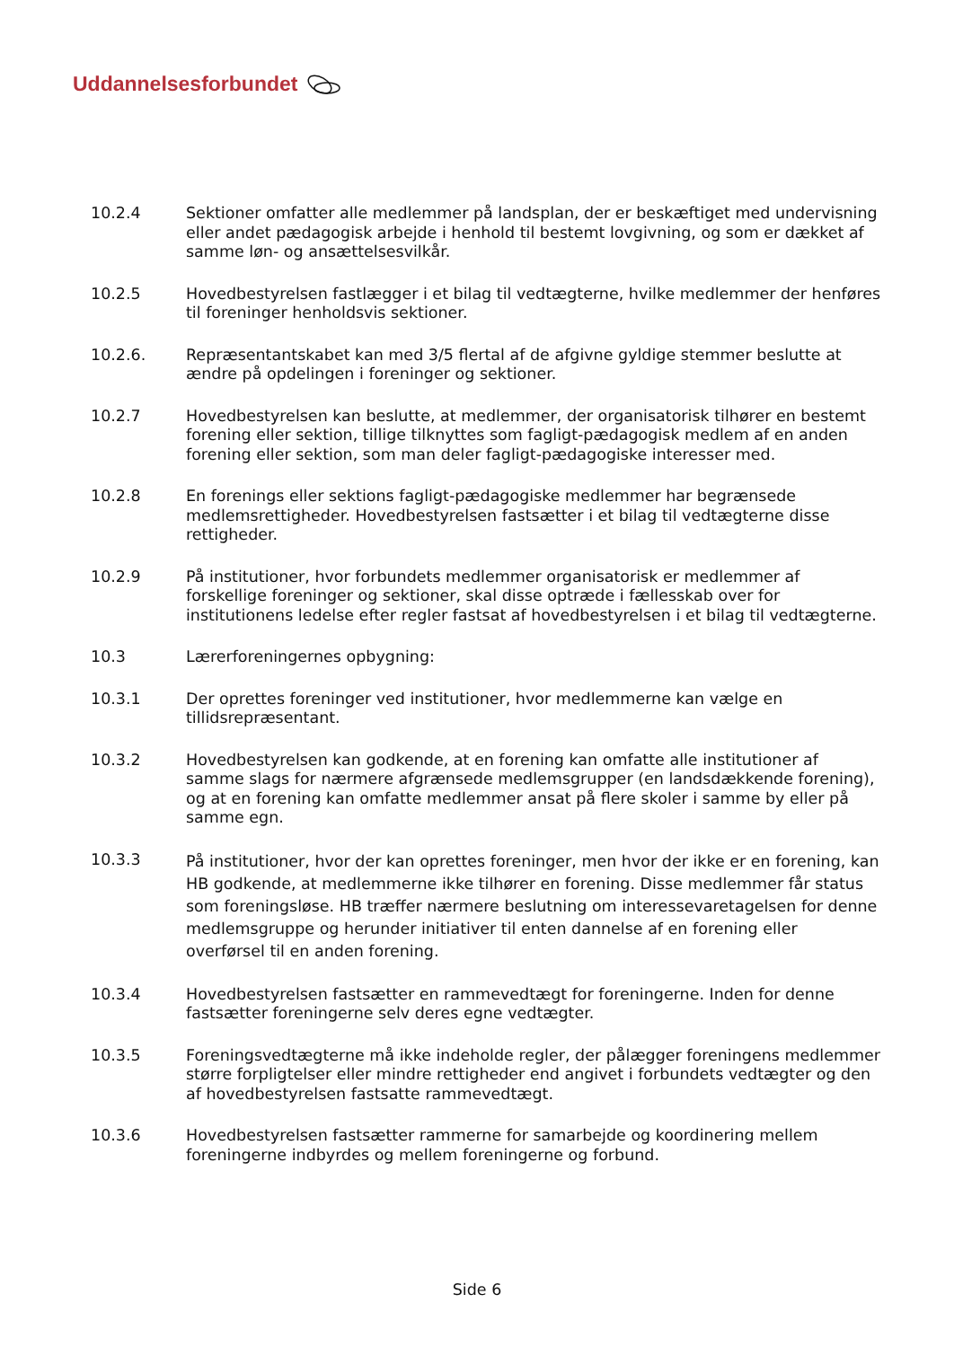Uddannelsesforbundet
10.2.4 Sektioner omfatter alle medlemmer på landsplan, der er beskæftiget med undervisning eller andet pædagogisk arbejde i henhold til bestemt lovgivning, og som er dækket af samme løn- og ansættelsesvilkår.
10.2.5 Hovedbestyrelsen fastlægger i et bilag til vedtægterne, hvilke medlemmer der henføres til foreninger henholdsvis sektioner.
10.2.6. Repræsentantskabet kan med 3/5 flertal af de afgivne gyldige stemmer beslutte at ændre på opdelingen i foreninger og sektioner.
10.2.7 Hovedbestyrelsen kan beslutte, at medlemmer, der organisatorisk tilhører en bestemt forening eller sektion, tillige tilknyttes som fagligt-pædagogisk medlem af en anden forening eller sektion, som man deler fagligt-pædagogiske interesser med.
10.2.8 En forenings eller sektions fagligt-pædagogiske medlemmer har begrænsede medlemsrettigheder. Hovedbestyrelsen fastsætter i et bilag til vedtægterne disse rettigheder.
10.2.9 På institutioner, hvor forbundets medlemmer organisatorisk er medlemmer af forskellige foreninger og sektioner, skal disse optræde i fællesskab over for institutionens ledelse efter regler fastsat af hovedbestyrelsen i et bilag til vedtægterne.
10.3 Lærerforeningernes opbygning:
10.3.1 Der oprettes foreninger ved institutioner, hvor medlemmerne kan vælge en tillidsrepræsentant.
10.3.2 Hovedbestyrelsen kan godkende, at en forening kan omfatte alle institutioner af samme slags for nærmere afgrænsede medlemsgrupper (en landsdækkende forening), og at en forening kan omfatte medlemmer ansat på flere skoler i samme by eller på samme egn.
10.3.3
På institutioner, hvor der kan oprettes foreninger, men hvor der ikke er en forening, kan HB godkende, at medlemmerne ikke tilhører en forening. Disse medlemmer får status som foreningsløse. HB træffer nærmere beslutning om interessevaretagelsen for denne medlemsgruppe og herunder initiativer til enten dannelse af en forening eller overførsel til en anden forening.
10.3.4 Hovedbestyrelsen fastsætter en rammevedtægt for foreningerne. Inden for denne fastsætter foreningerne selv deres egne vedtægter.
10.3.5 Foreningsvedtægterne må ikke indeholde regler, der pålægger foreningens medlemmer større forpligtelser eller mindre rettigheder end angivet i forbundets vedtægter og den af hovedbestyrelsen fastsatte rammevedtægt.
10.3.6 Hovedbestyrelsen fastsætter rammerne for samarbejde og koordinering mellem foreningerne indbyrdes og mellem foreningerne og forbund.
Side 6